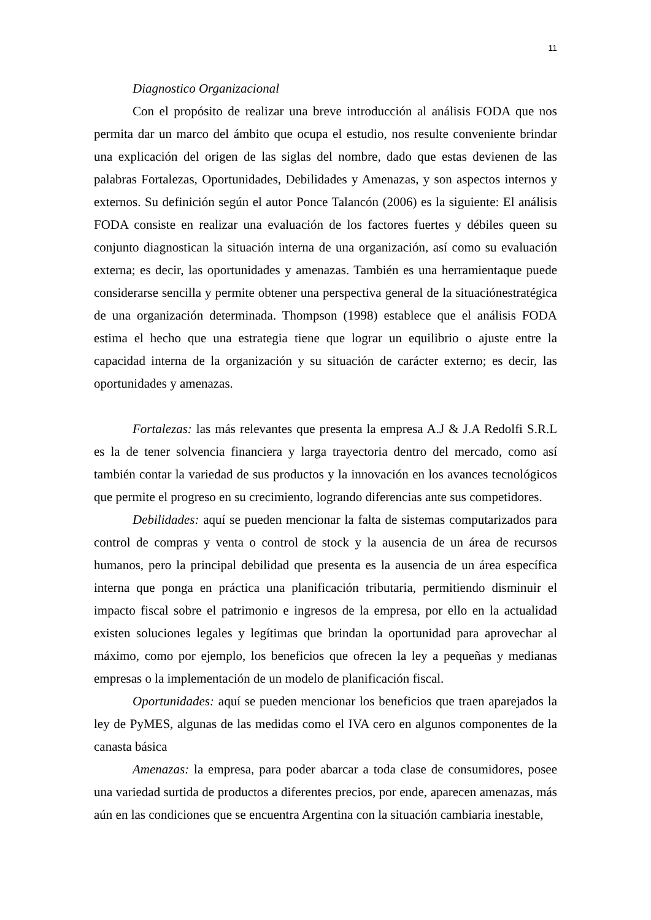11
Diagnostico Organizacional
Con el propósito de realizar una breve introducción al análisis FODA que nos permita dar un marco del ámbito que ocupa el estudio, nos resulte conveniente brindar una explicación del origen de las siglas del nombre, dado que estas devienen de las palabras Fortalezas, Oportunidades, Debilidades y Amenazas, y son aspectos internos y externos. Su definición según el autor Ponce Talancón (2006) es la siguiente: El análisis FODA consiste en realizar una evaluación de los factores fuertes y débiles queen su conjunto diagnostican la situación interna de una organización, así como su evaluación externa; es decir, las oportunidades y amenazas. También es una herramientaque puede considerarse sencilla y permite obtener una perspectiva general de la situaciónestratégica de una organización determinada. Thompson (1998) establece que el análisis FODA estima el hecho que una estrategia tiene que lograr un equilibrio o ajuste entre la capacidad interna de la organización y su situación de carácter externo; es decir, las oportunidades y amenazas.
Fortalezas: las más relevantes que presenta la empresa A.J & J.A Redolfi S.R.L es la de tener solvencia financiera y larga trayectoria dentro del mercado, como así también contar la variedad de sus productos y la innovación en los avances tecnológicos que permite el progreso en su crecimiento, logrando diferencias ante sus competidores.
Debilidades: aquí se pueden mencionar la falta de sistemas computarizados para control de compras y venta o control de stock y la ausencia de un área de recursos humanos, pero la principal debilidad que presenta es la ausencia de un área específica interna que ponga en práctica una planificación tributaria, permitiendo disminuir el impacto fiscal sobre el patrimonio e ingresos de la empresa, por ello en la actualidad existen soluciones legales y legítimas que brindan la oportunidad para aprovechar al máximo, como por ejemplo, los beneficios que ofrecen la ley a pequeñas y medianas empresas o la implementación de un modelo de planificación fiscal.
Oportunidades: aquí se pueden mencionar los beneficios que traen aparejados la ley de PyMES, algunas de las medidas como el IVA cero en algunos componentes de la canasta básica
Amenazas: la empresa, para poder abarcar a toda clase de consumidores, posee una variedad surtida de productos a diferentes precios, por ende, aparecen amenazas, más aún en las condiciones que se encuentra Argentina con la situación cambiaria inestable,